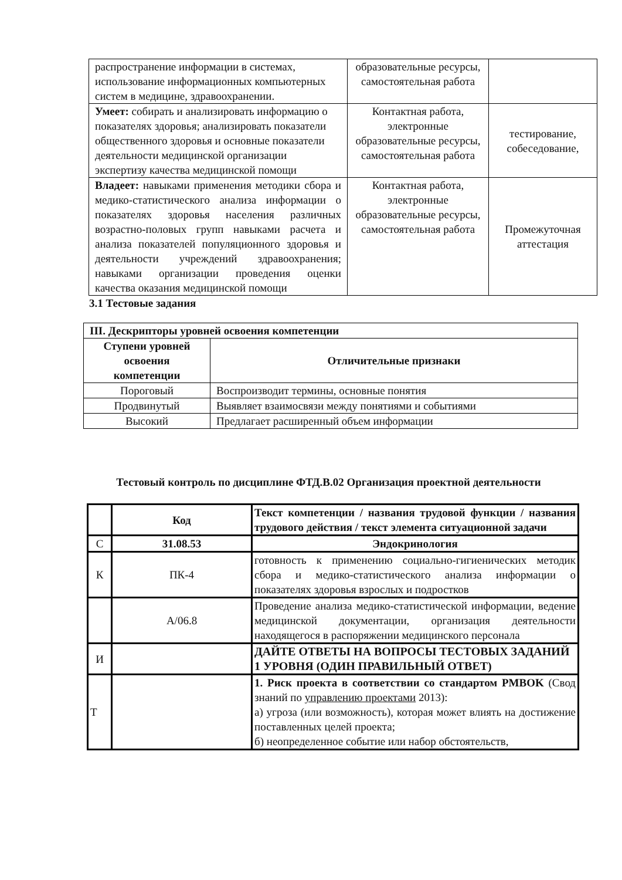| распространение информации в системах, использование информационных компьютерных систем в медицине, здравоохранении. | образовательные ресурсы, самостоятельная работа | |
| Умеет: собирать и анализировать информацию о показателях здоровья; анализировать показатели общественного здоровья и основные показатели деятельности медицинской организации экспертизу качества медицинской помощи | Контактная работа, электронные образовательные ресурсы, самостоятельная работа | тестирование, собеседование, |
| Владеет: навыками применения методики сбора и медико-статистического анализа информации о показателях здоровья населения различных возрастно-половых групп навыками расчета и анализа показателей популяционного здоровья и деятельности учреждений здравоохранения; навыками организации проведения оценки качества оказания медицинской помощи | Контактная работа, электронные образовательные ресурсы, самостоятельная работа | Промежуточная аттестация |
3.1 Тестовые задания
| III. Дескрипторы уровней освоения компетенции | |
| --- | --- |
| Ступени уровней освоения компетенции | Отличительные признаки |
| Пороговый | Воспроизводит термины, основные понятия |
| Продвинутый | Выявляет взаимосвязи между понятиями и событиями |
| Высокий | Предлагает расширенный объем информации |
Тестовый контроль по дисциплине ФТД.В.02 Организация проектной деятельности
| | Код | Текст компетенции / названия трудовой функции / названия трудового действия / текст элемента ситуационной задачи |
| С | 31.08.53 | Эндокринология |
| К | ПК-4 | готовность к применению социально-гигиенических методик сбора и медико-статистического анализа информации о показателях здоровья взрослых и подростков |
| | А/06.8 | Проведение анализа медико-статистической информации, ведение медицинской документации, организация деятельности находящегося в распоряжении медицинского персонала |
| И | | ДАЙТЕ ОТВЕТЫ НА ВОПРОСЫ ТЕСТОВЫХ ЗАДАНИЙ 1 УРОВНЯ (ОДИН ПРАВИЛЬНЫЙ ОТВЕТ) |
| Т | | 1. Риск проекта в соответствии со стандартом PMBOK (Свод знаний по управлению проектами 2013): а) угроза (или возможность), которая может влиять на достижение поставленных целей проекта; б) неопределенное событие или набор обстоятельств, |